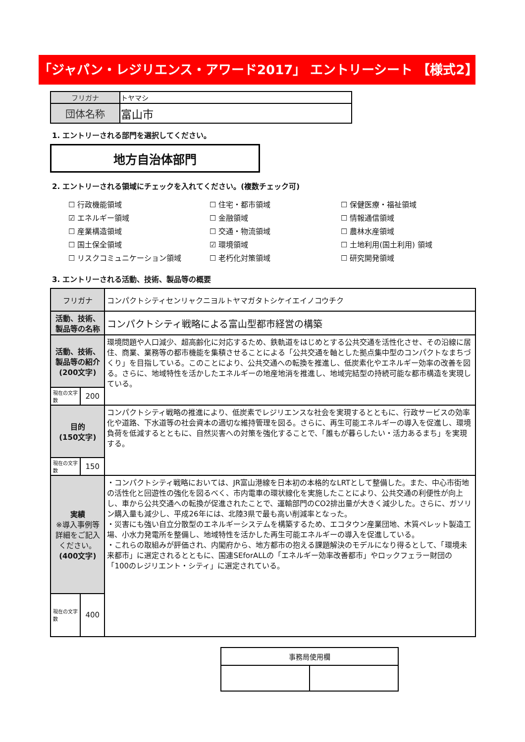「ジャパン・レジリエンス・アワード2017」 エントリーシート 【様式2】
| フリガナ | トヤマシ |
| 団体名称 | 富山市 |
1. エントリーされる部門を選択してください。
地方自治体部門
2. エントリーされる領域にチェックを入れてください。(複数チェック可)
☐ 行政機能領域
☐ 住宅・都市領域
☐ 保健医療・福祉領域
☑ エネルギー領域
☐ 金融領域
☐ 情報通信領域
☐ 産業構造領域
☐ 交通・物流領域
☐ 農林水産領域
☐ 国土保全領域
☑ 環境領域
☐ 土地利用(国土利用) 領域
☐ リスクコミュニケーション領域
☐ 老朽化対策領域
☐ 研究開発領域
3. エントリーされる活動、技術、製品等の概要
| フリガナ | | コンパクトシティセンリャクニヨルトヤマガタトシケイエイノコウチク |
| 活動、技術、製品等の名称 | | コンパクトシティ戦略による富山型都市経営の構築 |
| 活動、技術、製品等の紹介 (200文字) | | 環境問題や人口減少、超高齢化に対応するため、鉄軌道をはじめとする公共交通を活性化させ、その沿線に居住、商業、業務等の都市機能を集積させることによる「公共交通を軸とした拠点集中型のコンパクトなまちづくり」を目指している。このことにより、公共交通への転換を推進し、低炭素化やエネルギー効率の改善を図る。さらに、地域特性を活かしたエネルギーの地産地消を推進し、地域完結型の持続可能な都市構造を実現している。 |
| 現在の文字数 | 200 | |
| 目的 (150文字) | | コンパクトシティ戦略の推進により、低炭素でレジリエンスな社会を実現するとともに、行政サービスの効率化や道路、下水道等の社会資本の適切な維持管理を図る。さらに、再生可能エネルギーの導入を促進し、環境負荷を低減するとともに、自然災害への対策を強化することで、「誰もが暮らしたい・活力あるまち」を実現する。 |
| 現在の文字数 | 150 | |
| 実績 ※導入事例等詳細をご記入ください。 (400文字) | | ・コンパクトシティ戦略においては、JR富山港線を日本初の本格的なLRTとして整備した。また、中心市街地の活性化と回遊性の強化を図るべく、市内電車の環状線化を実施したことにより、公共交通の利便性が向上し、車から公共交通への転換が促進されたことで、運輸部門のCO2排出量が大きく減少した。さらに、ガソリン購入量も減少し、平成26年には、北陸3県で最も高い削減率となった。 ・災害にも強い自立分散型のエネルギーシステムを構築するため、エコタウン産業団地、木質ペレット製造工場、小水力発電所を整備し、地域特性を活かした再生可能エネルギーの導入を促進している。 ・これらの取組みが評価され、内閣府から、地方都市の抱える課題解決のモデルになり得るとして、「環境未来都市」に選定されるとともに、国連SEforALLの「エネルギー効率改善都市」やロックフェラー財団の「100のレジリエント・シティ」に選定されている。 |
| 現在の文字数 | 400 | |
| 事務局使用欄 | |